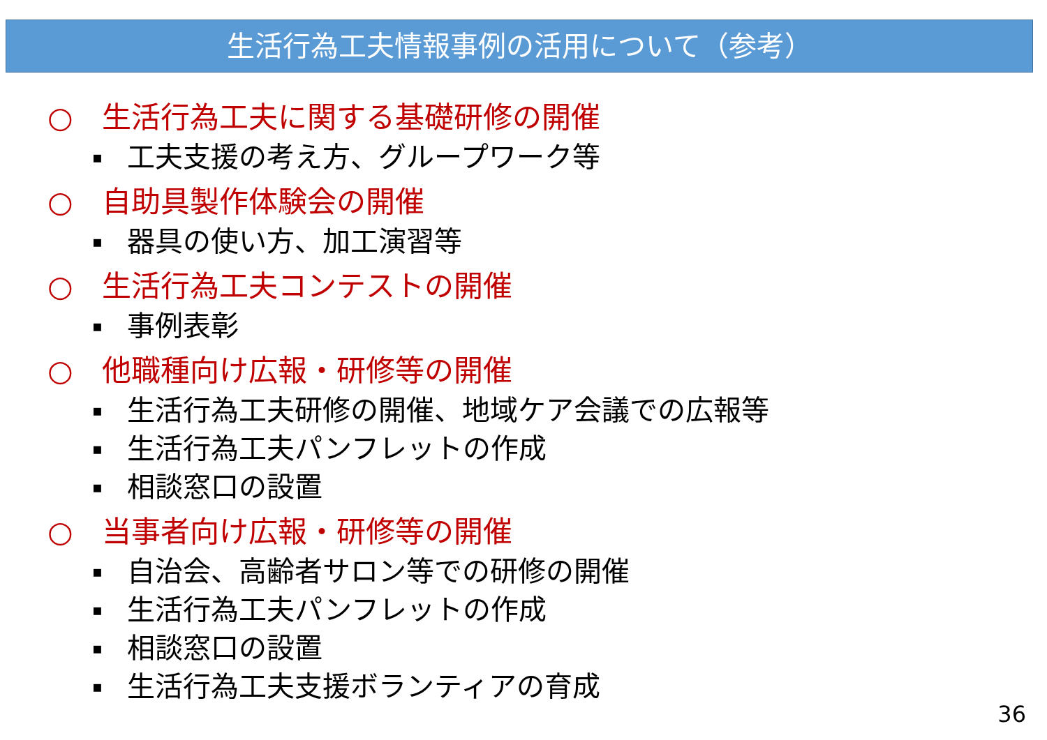生活行為工夫情報事例の活用について（参考）
○ 生活行為工夫に関する基礎研修の開催
▪ 工夫支援の考え方、グループワーク等
○ 自助具製作体験会の開催
▪ 器具の使い方、加工演習等
○ 生活行為工夫コンテストの開催
▪ 事例表彰
○ 他職種向け広報・研修等の開催
▪ 生活行為工夫研修の開催、地域ケア会議での広報等
▪ 生活行為工夫パンフレットの作成
▪ 相談窓口の設置
○ 当事者向け広報・研修等の開催
▪ 自治会、高齢者サロン等での研修の開催
▪ 生活行為工夫パンフレットの作成
▪ 相談窓口の設置
▪ 生活行為工夫支援ボランティアの育成
36